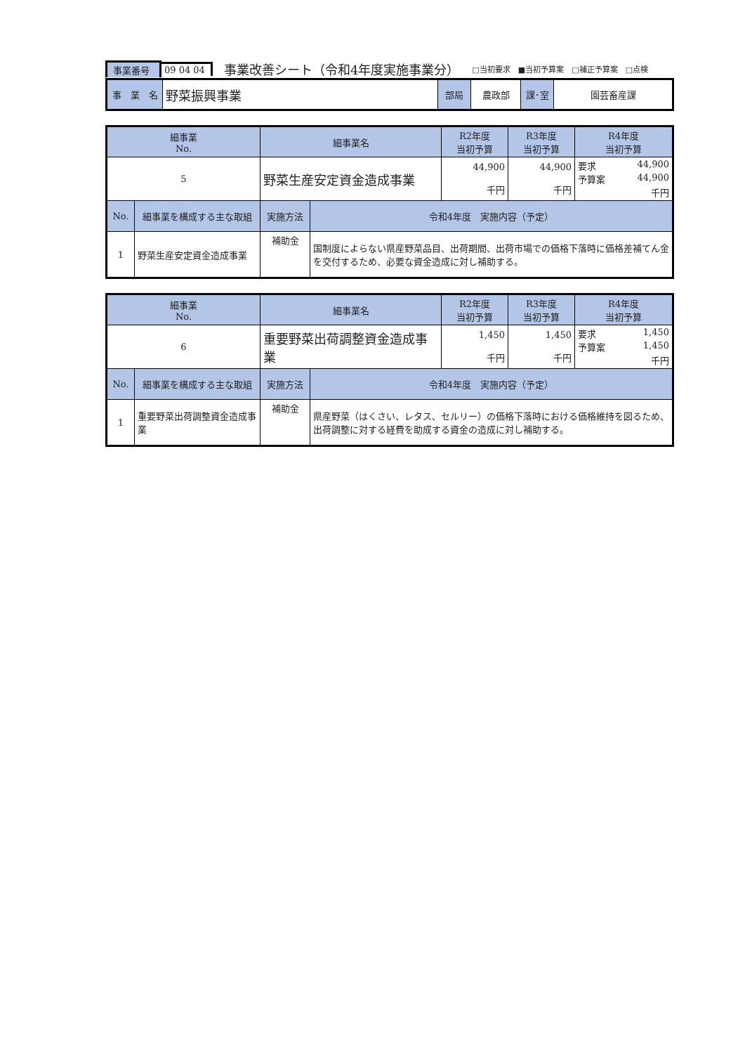事業番号 09 04 04 事業改善シート（令和4年度実施事業分） □当初要求　■当初予算案　□補正予算案　□点検
| 事 業 名 | 野菜振興事業 | 部局 | 農政部 | 課･室 | 園芸畜産課 |
| 細事業 No. | | 細事業名 | | R2年度 当初予算 | R3年度 当初予算 | R4年度 当初予算 |
| --- | --- | --- | --- | --- | --- | --- |
| 5 | | 野菜生産安定資金造成事業 | | 44,900 千円 | 44,900 千円 | 要求 44,900 予算案 44,900 千円 |
| No. | 細事業を構成する主な取組 | 実施方法 | 令和4年度 実施内容（予定） | | | |
| 1 | 野菜生産安定資金造成事業 | 補助金 | 国制度によらない県産野菜品目、出荷期間、出荷市場での価格下落時に価格差補てん金を交付するため、必要な資金造成に対し補助する。 | | | |
| 細事業 No. | | 細事業名 | | R2年度 当初予算 | R3年度 当初予算 | R4年度 当初予算 |
| --- | --- | --- | --- | --- | --- | --- |
| 6 | | 重要野菜出荷調整資金造成事業 | | 1,450 千円 | 1,450 千円 | 要求 1,450 予算案 1,450 千円 |
| No. | 細事業を構成する主な取組 | 実施方法 | 令和4年度 実施内容（予定） | | | |
| 1 | 重要野菜出荷調整資金造成事業 | 補助金 | 県産野菜（はくさい、レタス、セルリー）の価格下落時における価格維持を図るため、出荷調整に対する経費を助成する資金の造成に対し補助する。 | | | |